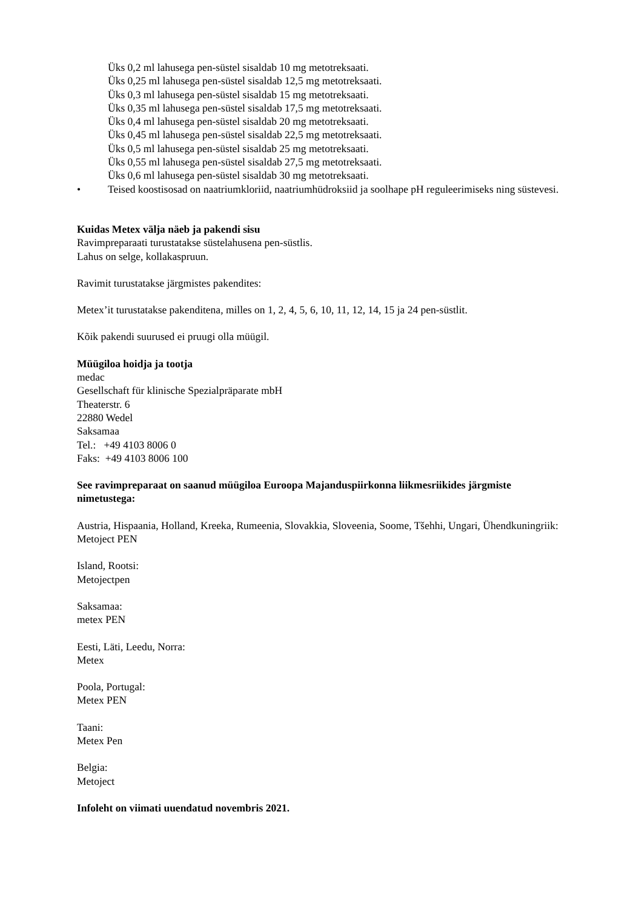Üks 0,2 ml lahusega pen-süstel sisaldab 10 mg metotreksaati.
Üks 0,25 ml lahusega pen-süstel sisaldab 12,5 mg metotreksaati.
Üks 0,3 ml lahusega pen-süstel sisaldab 15 mg metotreksaati.
Üks 0,35 ml lahusega pen-süstel sisaldab 17,5 mg metotreksaati.
Üks 0,4 ml lahusega pen-süstel sisaldab 20 mg metotreksaati.
Üks 0,45 ml lahusega pen-süstel sisaldab 22,5 mg metotreksaati.
Üks 0,5 ml lahusega pen-süstel sisaldab 25 mg metotreksaati.
Üks 0,55 ml lahusega pen-süstel sisaldab 27,5 mg metotreksaati.
Üks 0,6 ml lahusega pen-süstel sisaldab 30 mg metotreksaati.
• Teised koostisosad on naatriumkloriid, naatriumhüdroksiid ja soolhape pH reguleerimiseks ning süstevesi.
Kuidas Metex välja näeb ja pakendi sisu
Ravimpreparaati turustatakse süstelahusena pen-süstlis.
Lahus on selge, kollakaspruun.
Ravimit turustatakse järgmistes pakendites:
Metex’it turustatakse pakenditena, milles on 1, 2, 4, 5, 6, 10, 11, 12, 14, 15 ja 24 pen-süstlit.
Kõik pakendi suurused ei pruugi olla müügil.
Müügiloa hoidja ja tootja
medac
Gesellschaft für klinische Spezialpräparate mbH
Theaterstr. 6
22880 Wedel
Saksamaa
Tel.: +49 4103 8006 0
Faks: +49 4103 8006 100
See ravimpreparaat on saanud müügiloa Euroopa Majanduspiirkonna liikmesriikides järgmiste nimetustega:
Austria, Hispaania, Holland, Kreeka, Rumeenia, Slovakkia, Sloveenia, Soome, Tšehhi, Ungari, Ühendkuningriik:
Metoject PEN
Island, Rootsi:
Metojectpen
Saksamaa:
metex PEN
Eesti, Läti, Leedu, Norra:
Metex
Poola, Portugal:
Metex PEN
Taani:
Metex Pen
Belgia:
Metoject
Infoleht on viimati uuendatud novembris 2021.